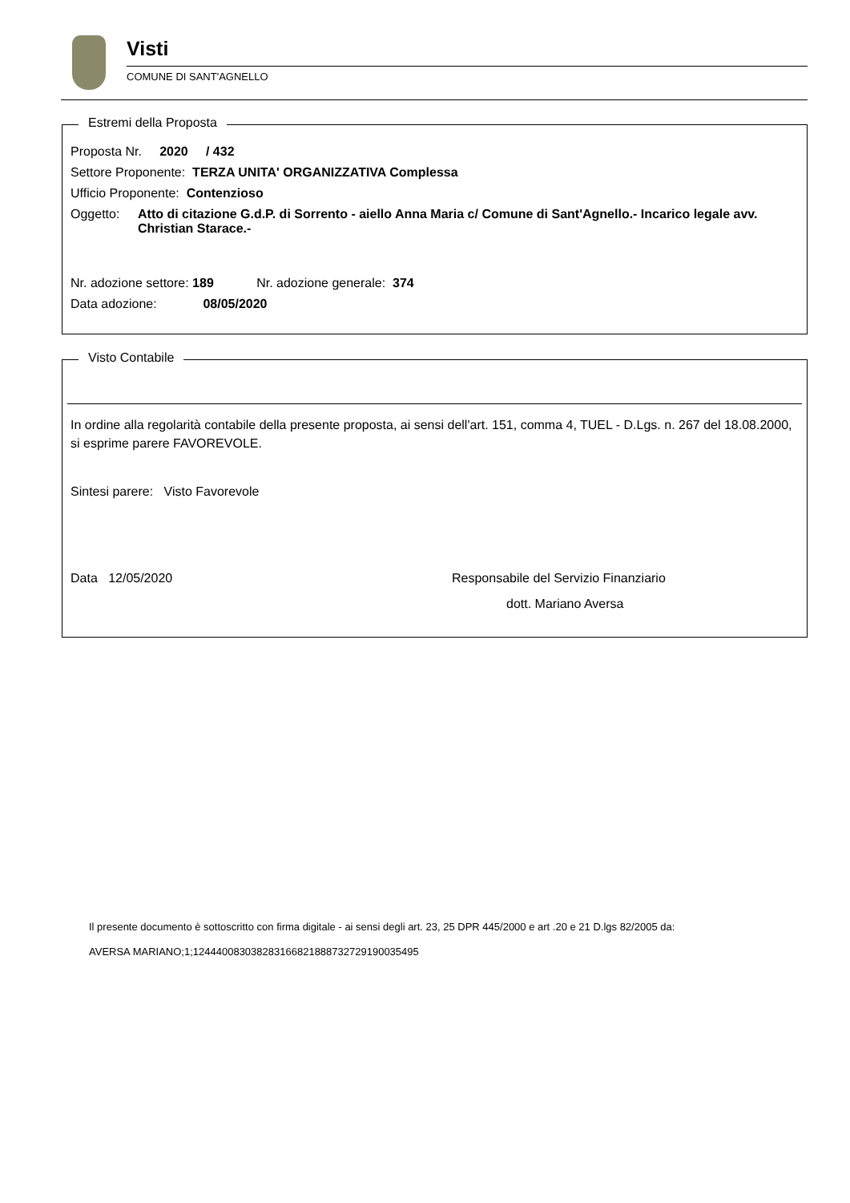Visti
COMUNE DI SANT'AGNELLO
Estremi della Proposta
Proposta Nr. 2020 / 432
Settore Proponente: TERZA UNITA' ORGANIZZATIVA Complessa
Ufficio Proponente: Contenzioso
Oggetto: Atto di citazione G.d.P. di Sorrento - aiello Anna Maria c/ Comune di Sant'Agnello.- Incarico legale avv. Christian Starace.-
Nr. adozione settore: 189 Nr. adozione generale: 374
Data adozione: 08/05/2020
Visto Contabile
In ordine alla regolarità contabile della presente proposta, ai sensi dell'art. 151, comma 4, TUEL - D.Lgs. n. 267 del 18.08.2000, si esprime parere FAVOREVOLE.
Sintesi parere: Visto Favorevole
Data 12/05/2020 Responsabile del Servizio Finanziario
dott. Mariano Aversa
Il presente documento è sottoscritto con firma digitale - ai sensi degli art. 23, 25 DPR 445/2000 e art .20 e 21 D.lgs 82/2005 da:
AVERSA MARIANO;1;12444008303828316682188873272919003549​5